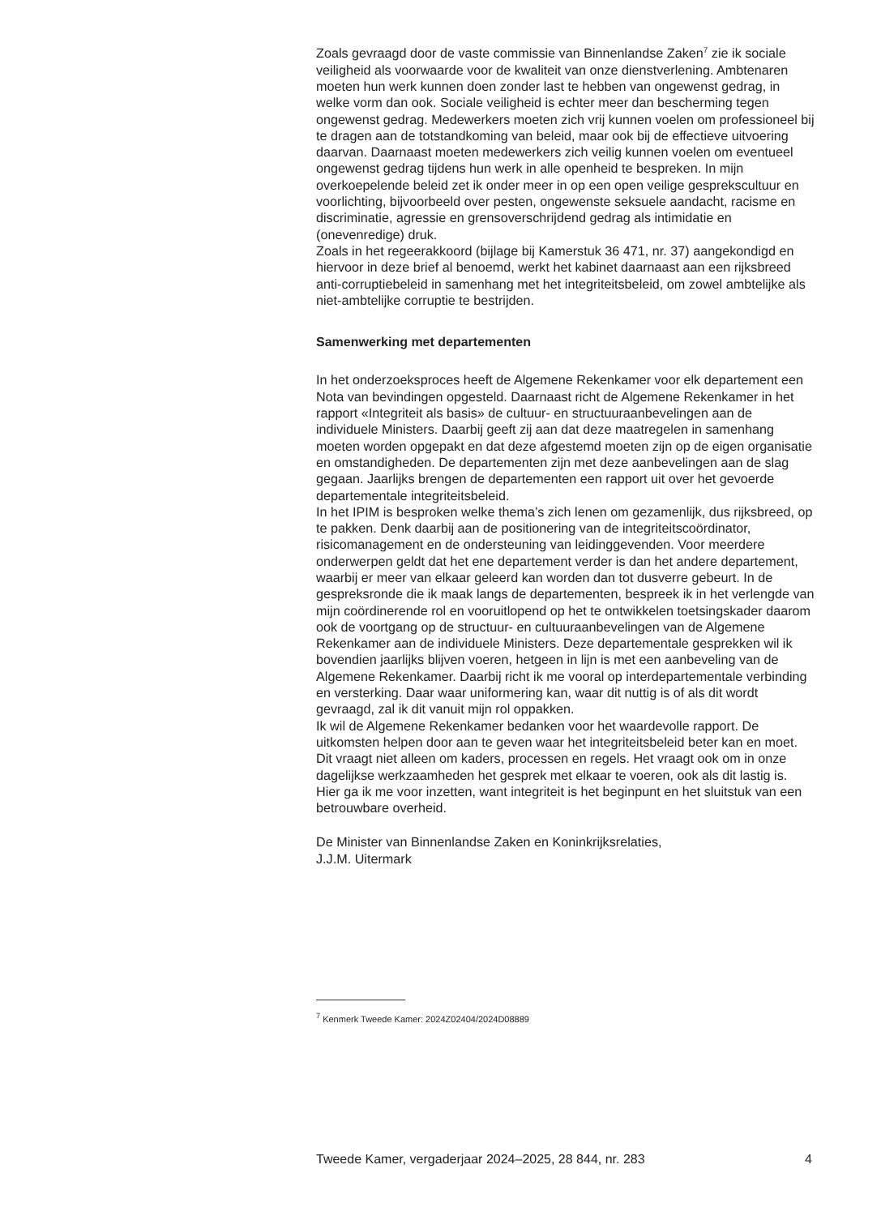Zoals gevraagd door de vaste commissie van Binnenlandse Zaken<sup>7</sup> zie ik sociale veiligheid als voorwaarde voor de kwaliteit van onze dienstverlening. Ambtenaren moeten hun werk kunnen doen zonder last te hebben van ongewenst gedrag, in welke vorm dan ook. Sociale veiligheid is echter meer dan bescherming tegen ongewenst gedrag. Medewerkers moeten zich vrij kunnen voelen om professioneel bij te dragen aan de totstandkoming van beleid, maar ook bij de effectieve uitvoering daarvan. Daarnaast moeten medewerkers zich veilig kunnen voelen om eventueel ongewenst gedrag tijdens hun werk in alle openheid te bespreken. In mijn overkoepelende beleid zet ik onder meer in op een open veilige gesprekscultuur en voorlichting, bijvoorbeeld over pesten, ongewenste seksuele aandacht, racisme en discriminatie, agressie en grensoverschrijdend gedrag als intimidatie en (onevenredige) druk.
Zoals in het regeerakkoord (bijlage bij Kamerstuk 36 471, nr. 37) aangekondigd en hiervoor in deze brief al benoemd, werkt het kabinet daarnaast aan een rijksbreed anti-corruptiebeleid in samenhang met het integriteitsbeleid, om zowel ambtelijke als niet-ambtelijke corruptie te bestrijden.
Samenwerking met departementen
In het onderzoeksproces heeft de Algemene Rekenkamer voor elk departement een Nota van bevindingen opgesteld. Daarnaast richt de Algemene Rekenkamer in het rapport «Integriteit als basis» de cultuur- en structuuraanbevelingen aan de individuele Ministers. Daarbij geeft zij aan dat deze maatregelen in samenhang moeten worden opgepakt en dat deze afgestemd moeten zijn op de eigen organisatie en omstandigheden. De departementen zijn met deze aanbevelingen aan de slag gegaan. Jaarlijks brengen de departementen een rapport uit over het gevoerde departementale integriteitsbeleid.
In het IPIM is besproken welke thema’s zich lenen om gezamenlijk, dus rijksbreed, op te pakken. Denk daarbij aan de positionering van de integriteitscoördinator, risicomanagement en de ondersteuning van leidinggevenden. Voor meerdere onderwerpen geldt dat het ene departement verder is dan het andere departement, waarbij er meer van elkaar geleerd kan worden dan tot dusverre gebeurt. In de gespreksronde die ik maak langs de departementen, bespreek ik in het verlengde van mijn coördinerende rol en vooruitlopend op het te ontwikkelen toetsingskader daarom ook de voortgang op de structuur- en cultuuraanbevelingen van de Algemene Rekenkamer aan de individuele Ministers. Deze departementale gesprekken wil ik bovendien jaarlijks blijven voeren, hetgeen in lijn is met een aanbeveling van de Algemene Rekenkamer. Daarbij richt ik me vooral op interdepartementale verbinding en versterking. Daar waar uniformering kan, waar dit nuttig is of als dit wordt gevraagd, zal ik dit vanuit mijn rol oppakken.
Ik wil de Algemene Rekenkamer bedanken voor het waardevolle rapport. De uitkomsten helpen door aan te geven waar het integriteitsbeleid beter kan en moet. Dit vraagt niet alleen om kaders, processen en regels. Het vraagt ook om in onze dagelijkse werkzaamheden het gesprek met elkaar te voeren, ook als dit lastig is. Hier ga ik me voor inzetten, want integriteit is het beginpunt en het sluitstuk van een betrouwbare overheid.
De Minister van Binnenlandse Zaken en Koninkrijksrelaties,
J.J.M. Uitermark
<sup>7</sup> Kenmerk Tweede Kamer: 2024Z02404/2024D08889
Tweede Kamer, vergaderjaar 2024–2025, 28 844, nr. 283 4